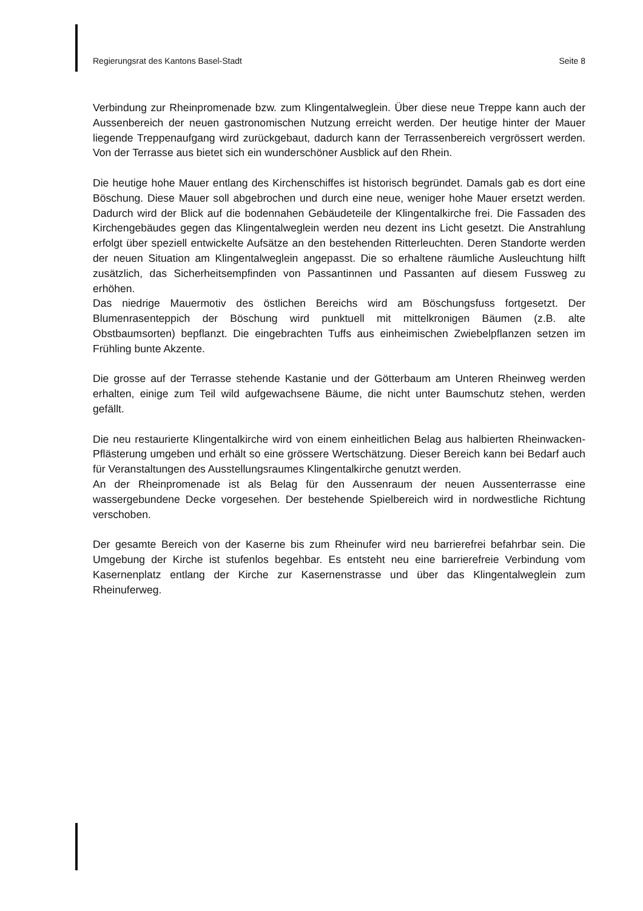Regierungsrat des Kantons Basel-Stadt Seite 8
Verbindung zur Rheinpromenade bzw. zum Klingentalweglein. Über diese neue Treppe kann auch der Aussenbereich der neuen gastronomischen Nutzung erreicht werden. Der heutige hinter der Mauer liegende Treppenaufgang wird zurückgebaut, dadurch kann der Terrassenbereich vergrössert werden. Von der Terrasse aus bietet sich ein wunderschöner Ausblick auf den Rhein.
Die heutige hohe Mauer entlang des Kirchenschiffes ist historisch begründet. Damals gab es dort eine Böschung. Diese Mauer soll abgebrochen und durch eine neue, weniger hohe Mauer ersetzt werden. Dadurch wird der Blick auf die bodennahen Gebäudeteile der Klingentalkirche frei. Die Fassaden des Kirchengebäudes gegen das Klingentalweglein werden neu dezent ins Licht gesetzt. Die Anstrahlung erfolgt über speziell entwickelte Aufsätze an den bestehenden Ritterleuchten. Deren Standorte werden der neuen Situation am Klingentalweglein angepasst. Die so erhaltene räumliche Ausleuchtung hilft zusätzlich, das Sicherheitsempfinden von Passantinnen und Passanten auf diesem Fussweg zu erhöhen.
Das niedrige Mauermotiv des östlichen Bereichs wird am Böschungsfuss fortgesetzt. Der Blumenrasenteppich der Böschung wird punktuell mit mittelkronigen Bäumen (z.B. alte Obstbaumsorten) bepflanzt. Die eingebrachten Tuffs aus einheimischen Zwiebelpflanzen setzen im Frühling bunte Akzente.
Die grosse auf der Terrasse stehende Kastanie und der Götterbaum am Unteren Rheinweg werden erhalten, einige zum Teil wild aufgewachsene Bäume, die nicht unter Baumschutz stehen, werden gefällt.
Die neu restaurierte Klingentalkirche wird von einem einheitlichen Belag aus halbierten Rheinwacken-Pflästerung umgeben und erhält so eine grössere Wertschätzung. Dieser Bereich kann bei Bedarf auch für Veranstaltungen des Ausstellungsraumes Klingentalkirche genutzt werden.
An der Rheinpromenade ist als Belag für den Aussenraum der neuen Aussenterrasse eine wassergebundene Decke vorgesehen. Der bestehende Spielbereich wird in nordwestliche Richtung verschoben.
Der gesamte Bereich von der Kaserne bis zum Rheinufer wird neu barrierefrei befahrbar sein. Die Umgebung der Kirche ist stufenlos begehbar. Es entsteht neu eine barrierefreie Verbindung vom Kasernenplatz entlang der Kirche zur Kasernenstrasse und über das Klingentalweglein zum Rheinuferweg.